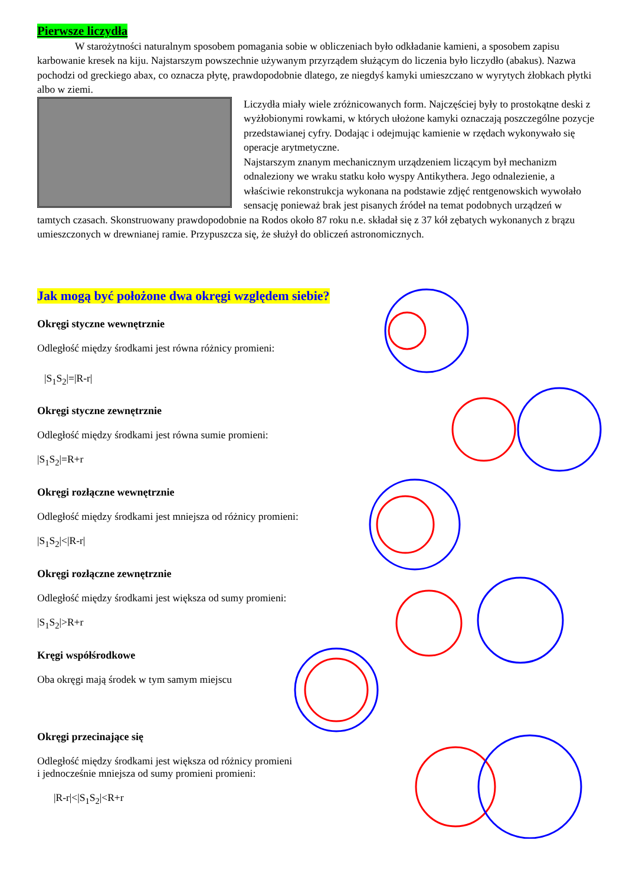Pierwsze liczydła
W starożytności naturalnym sposobem pomagania sobie w obliczeniach było odkładanie kamieni, a sposobem zapisu karbowanie kresek na kiju. Najstarszym powszechnie używanym przyrządem służącym do liczenia było liczydło (abakus). Nazwa pochodzi od greckiego abax, co oznacza płytę, prawdopodobnie dlatego, ze niegdyś kamyki umieszczano w wyrytych żłobkach płytki albo w ziemi.
Liczydła miały wiele zróżnicowanych form. Najczęściej były to prostokątne deski z wyżłobionymi rowkami, w których ułożone kamyki oznaczają poszczególne pozycje przedstawianej cyfry. Dodając i odejmując kamienie w rzędach wykonywało się operacje arytmetyczne.
Najstarszym znanym mechanicznym urządzeniem liczącym był mechanizm odnaleziony we wraku statku koło wyspy Antikythera. Jego odnalezienie, a właściwie rekonstrukcja wykonana na podstawie zdjęć rentgenowskich wywołało sensację ponieważ brak jest pisanych źródeł na temat podobnych urządzeń w tamtych czasach. Skonstruowany prawdopodobnie na Rodos około 87 roku n.e. składał się z 37 kół zębatych wykonanych z brązu umieszczonych w drewnianej ramie. Przypuszcza się, że służył do obliczeń astronomicznych.
Jak mogą być położone dwa okręgi względem siebie?
Okręgi styczne wewnętrznie
Odległość między środkami jest równa różnicy promieni:
|S<sub>1</sub>S<sub>2</sub>|=|R-r|
Okręgi styczne zewnętrznie
Odległość między środkami jest równa sumie promieni:
|S<sub>1</sub>S<sub>2</sub>|=R+r
Okręgi rozłączne wewnętrznie
Odległość między środkami jest mniejsza od różnicy promieni:
|S<sub>1</sub>S<sub>2</sub>|<|R-r|
Okręgi rozłączne zewnętrznie
Odległość między środkami jest większa od sumy promieni:
|S<sub>1</sub>S<sub>2</sub>|>R+r
Kręgi współśrodkowe
Oba okręgi mają środek w tym samym miejscu
Okręgi przecinające się
Odległość między środkami jest większa od różnicy promieni
i jednocześnie mniejsza od sumy promieni promieni:
|R-r|<|S<sub>1</sub>S<sub>2</sub>|<R+r